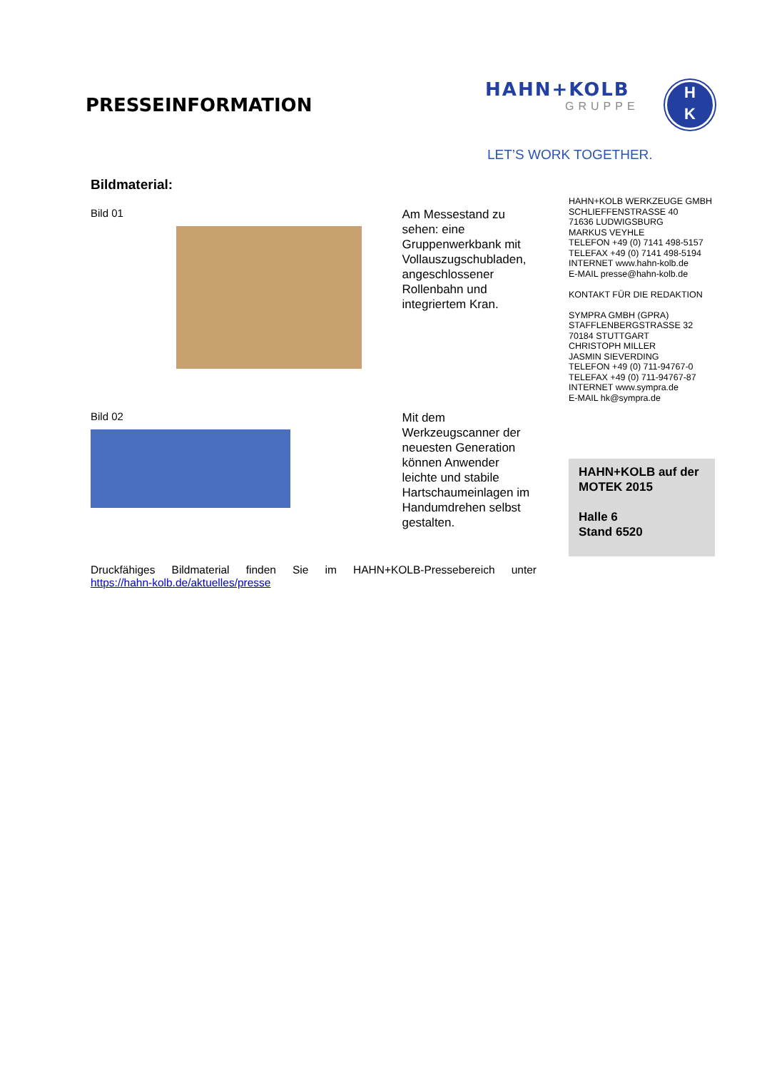PRESSEINFORMATION
HAHN+KOLB
GRUPPE
H
K
LET’S WORK TOGETHER.
Bildmaterial:
Bild 01
Am Messestand zu sehen: eine Gruppenwerkbank mit Vollauszugschubladen, angeschlossener Rollenbahn und integriertem Kran.
Bild 02
Mit dem Werkzeugscanner der neuesten Generation können Anwender leichte und stabile Hartschaumeinlagen im Handumdrehen selbst gestalten.
Druckfähiges Bildmaterial finden Sie im HAHN+KOLB-Pressebereich unter
https://hahn-kolb.de/aktuelles/presse
HAHN+KOLB WERKZEUGE GMBH
SCHLIEFFENSTRASSE 40
71636 LUDWIGSBURG
MARKUS VEYHLE
TELEFON +49 (0) 7141 498-5157
TELEFAX +49 (0) 7141 498-5194
INTERNET www.hahn-kolb.de
E-MAIL presse@hahn-kolb.de
KONTAKT FÜR DIE REDAKTION
SYMPRA GMBH (GPRA)
STAFFLENBERGSTRASSE 32
70184 STUTTGART
CHRISTOPH MILLER
JASMIN SIEVERDING
TELEFON +49 (0) 711-94767-0
TELEFAX +49 (0) 711-94767-87
INTERNET www.sympra.de
E-MAIL hk@sympra.de
HAHN+KOLB auf der MOTEK 2015
Halle 6
Stand 6520